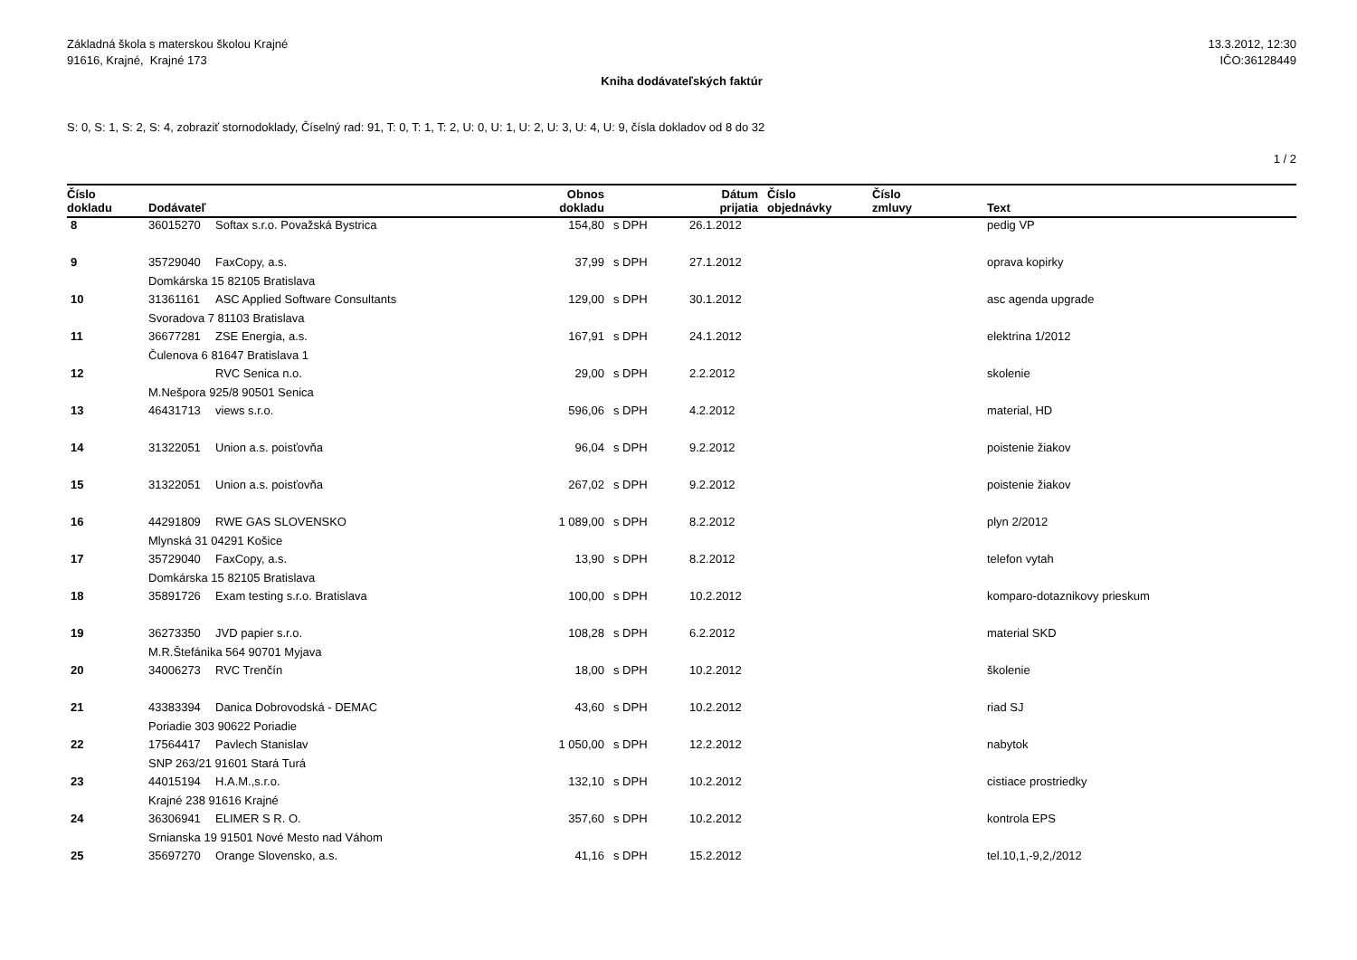Základná škola s materskou školou Krajné
91616, Krajné, Krajné 173
13.3.2012, 12:30
IČO:36128449
Kniha dodávateľských faktúr
S: 0, S: 1, S: 2, S: 4, zobraziť stornodoklady, Číselný rad: 91, T: 0, T: 1, T: 2, U: 0, U: 1, U: 2, U: 3, U: 4, U: 9, čísla dokladov od 8 do 32
1 / 2
| Číslo dokladu | Dodávateľ | | Obnos dokladu | | Dátum prijatia | Číslo objednávky | Číslo zmluvy | Text |
| --- | --- | --- | --- | --- | --- | --- | --- | --- |
| 8 | 36015270 | Softax s.r.o. Považská Bystrica | 154,80 | s DPH | 26.1.2012 | | | pedig VP |
| 9 | 35729040 | FaxCopy, a.s. | 37,99 | s DPH | 27.1.2012 | | | oprava kopirky |
| | Domkárska 15 82105 Bratislava | | | | | | | |
| 10 | 31361161 | ASC Applied Software Consultants | 129,00 | s DPH | 30.1.2012 | | | asc agenda upgrade |
| | Svoradova 7 81103 Bratislava | | | | | | | |
| 11 | 36677281 | ZSE Energia, a.s. | 167,91 | s DPH | 24.1.2012 | | | elektrina 1/2012 |
| | Čulenova 6 81647 Bratislava 1 | | | | | | | |
| 12 | | RVC Senica n.o. | 29,00 | s DPH | 2.2.2012 | | | skolenie |
| | M.Nešpora 925/8 90501 Senica | | | | | | | |
| 13 | 46431713 | views s.r.o. | 596,06 | s DPH | 4.2.2012 | | | material, HD |
| 14 | 31322051 | Union a.s. poisťovňa | 96,04 | s DPH | 9.2.2012 | | | poistenie žiakov |
| 15 | 31322051 | Union a.s. poisťovňa | 267,02 | s DPH | 9.2.2012 | | | poistenie žiakov |
| 16 | 44291809 | RWE GAS SLOVENSKO | 1 089,00 | s DPH | 8.2.2012 | | | plyn 2/2012 |
| | Mlynská 31 04291 Košice | | | | | | | |
| 17 | 35729040 | FaxCopy, a.s. | 13,90 | s DPH | 8.2.2012 | | | telefon vytah |
| | Domkárska 15 82105 Bratislava | | | | | | | |
| 18 | 35891726 | Exam testing s.r.o. Bratislava | 100,00 | s DPH | 10.2.2012 | | | komparo-dotaznikovy prieskum |
| 19 | 36273350 | JVD papier s.r.o. | 108,28 | s DPH | 6.2.2012 | | | material SKD |
| | M.R.Štefánika 564 90701 Myjava | | | | | | | |
| 20 | 34006273 | RVC Trenčín | 18,00 | s DPH | 10.2.2012 | | | školenie |
| 21 | 43383394 | Danica Dobrovodská - DEMAC | 43,60 | s DPH | 10.2.2012 | | | riad SJ |
| | Poriadie 303 90622 Poriadie | | | | | | | |
| 22 | 17564417 | Pavlech Stanislav | 1 050,00 | s DPH | 12.2.2012 | | | nabytok |
| | SNP 263/21 91601 Stará Turá | | | | | | | |
| 23 | 44015194 | H.A.M.,s.r.o. | 132,10 | s DPH | 10.2.2012 | | | cistiace prostriedky |
| | Krajné 238 91616 Krajné | | | | | | | |
| 24 | 36306941 | ELIMER S R. O. | 357,60 | s DPH | 10.2.2012 | | | kontrola EPS |
| | Srnianska 19 91501 Nové Mesto nad Váhom | | | | | | | |
| 25 | 35697270 | Orange Slovensko, a.s. | 41,16 | s DPH | 15.2.2012 | | | tel.10,1,-9,2,/2012 |